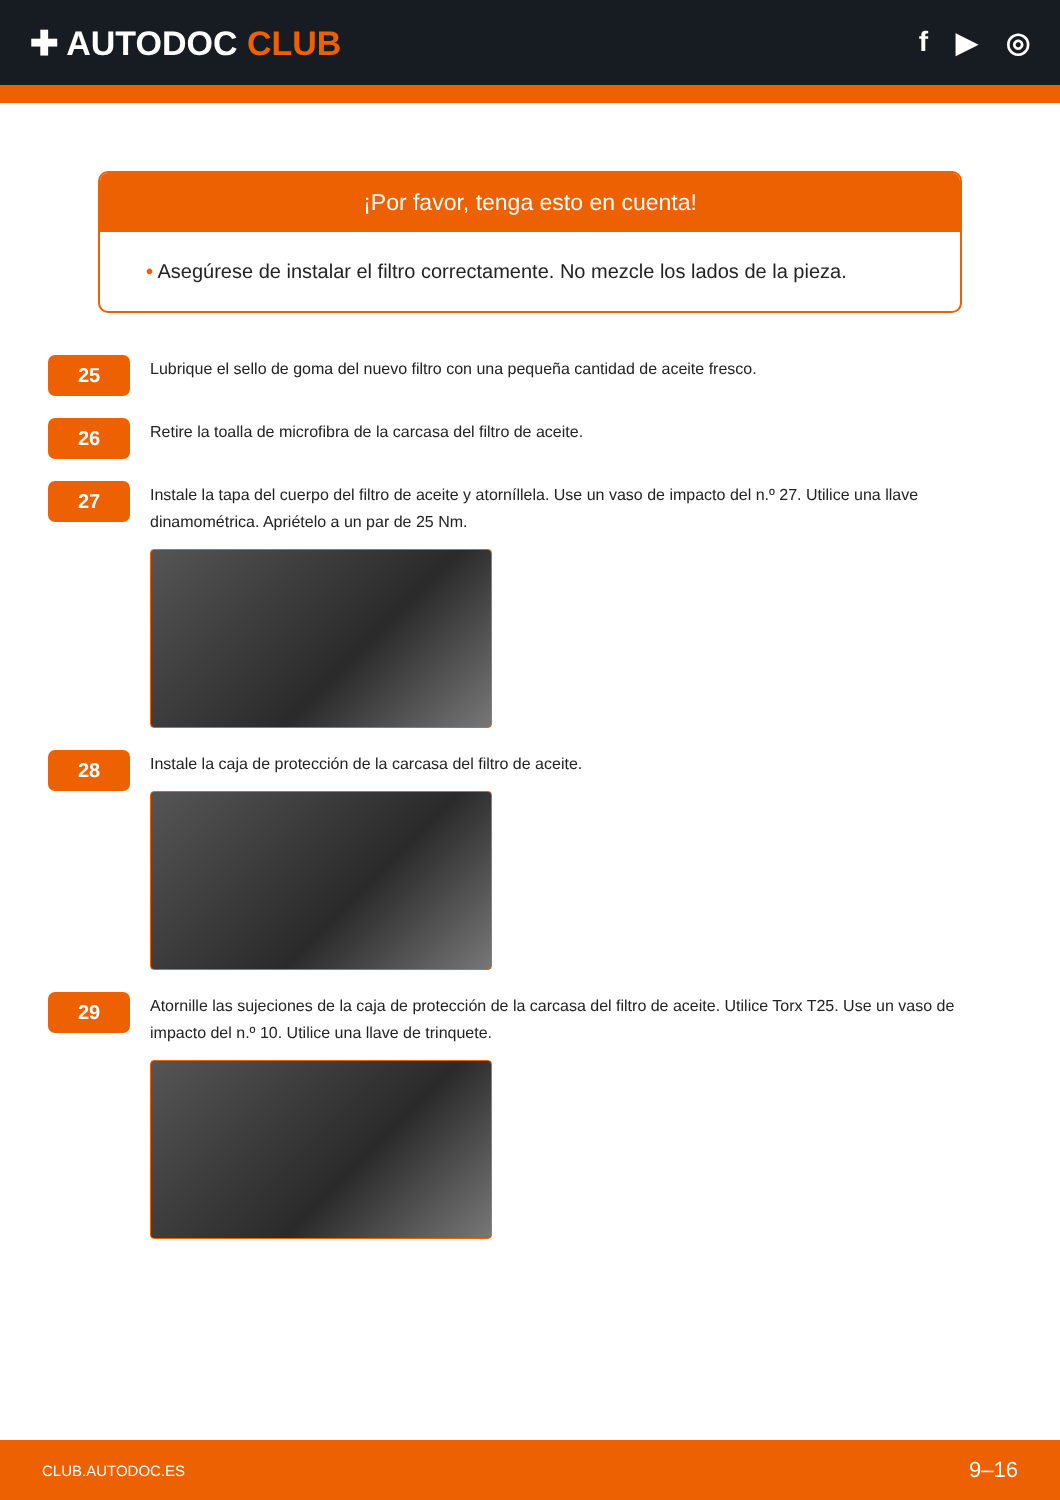✚ AUTODOC CLUB
f ▶ ◎
¡Por favor, tenga esto en cuenta!
• Asegúrese de instalar el filtro correctamente. No mezcle los lados de la pieza.
25
Lubrique el sello de goma del nuevo filtro con una pequeña cantidad de aceite fresco.
26
Retire la toalla de microfibra de la carcasa del filtro de aceite.
27
Instale la tapa del cuerpo del filtro de aceite y atorníllela. Use un vaso de impacto del n.º 27. Utilice una llave dinamométrica. Apriételo a un par de 25 Nm.
28
Instale la caja de protección de la carcasa del filtro de aceite.
29
Atornille las sujeciones de la caja de protección de la carcasa del filtro de aceite. Utilice Torx T25. Use un vaso de impacto del n.º 10. Utilice una llave de trinquete.
CLUB.AUTODOC.ES 9–16